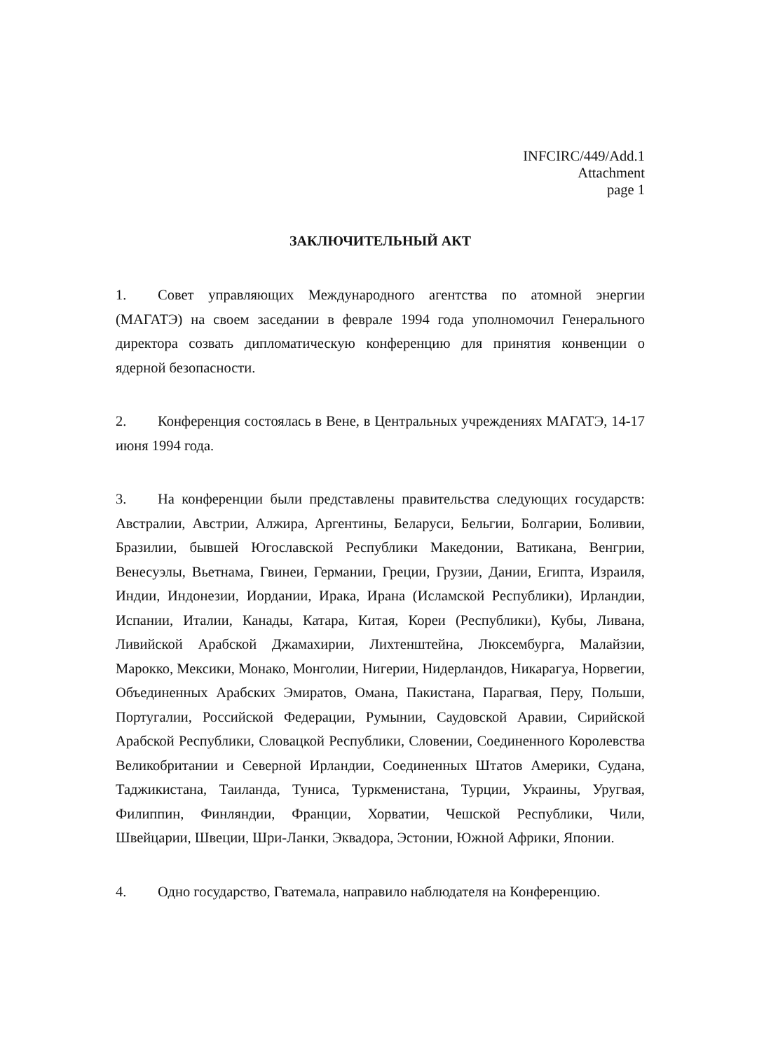INFCIRC/449/Add.1
Attachment
page 1
ЗАКЛЮЧИТЕЛЬНЫЙ АКТ
1. Совет управляющих Международного агентства по атомной энергии (МАГАТЭ) на своем заседании в феврале 1994 года уполномочил Генерального директора созвать дипломатическую конференцию для принятия конвенции о ядерной безопасности.
2. Конференция состоялась в Вене, в Центральных учреждениях МАГАТЭ, 14-17 июня 1994 года.
3. На конференции были представлены правительства следующих государств: Австралии, Австрии, Алжира, Аргентины, Беларуси, Бельгии, Болгарии, Боливии, Бразилии, бывшей Югославской Республики Македонии, Ватикана, Венгрии, Венесуэлы, Вьетнама, Гвинеи, Германии, Греции, Грузии, Дании, Египта, Израиля, Индии, Индонезии, Иордании, Ирака, Ирана (Исламской Республики), Ирландии, Испании, Италии, Канады, Катара, Китая, Кореи (Республики), Кубы, Ливана, Ливийской Арабской Джамахирии, Лихтенштейна, Люксембурга, Малайзии, Марокко, Мексики, Монако, Монголии, Нигерии, Нидерландов, Никарагуа, Норвегии, Объединенных Арабских Эмиратов, Омана, Пакистана, Парагвая, Перу, Польши, Португалии, Российской Федерации, Румынии, Саудовской Аравии, Сирийской Арабской Республики, Словацкой Республики, Словении, Соединенного Королевства Великобритании и Северной Ирландии, Соединенных Штатов Америки, Судана, Таджикистана, Таиланда, Туниса, Туркменистана, Турции, Украины, Уругвая, Филиппин, Финляндии, Франции, Хорватии, Чешской Республики, Чили, Швейцарии, Швеции, Шри-Ланки, Эквадора, Эстонии, Южной Африки, Японии.
4. Одно государство, Гватемала, направило наблюдателя на Конференцию.